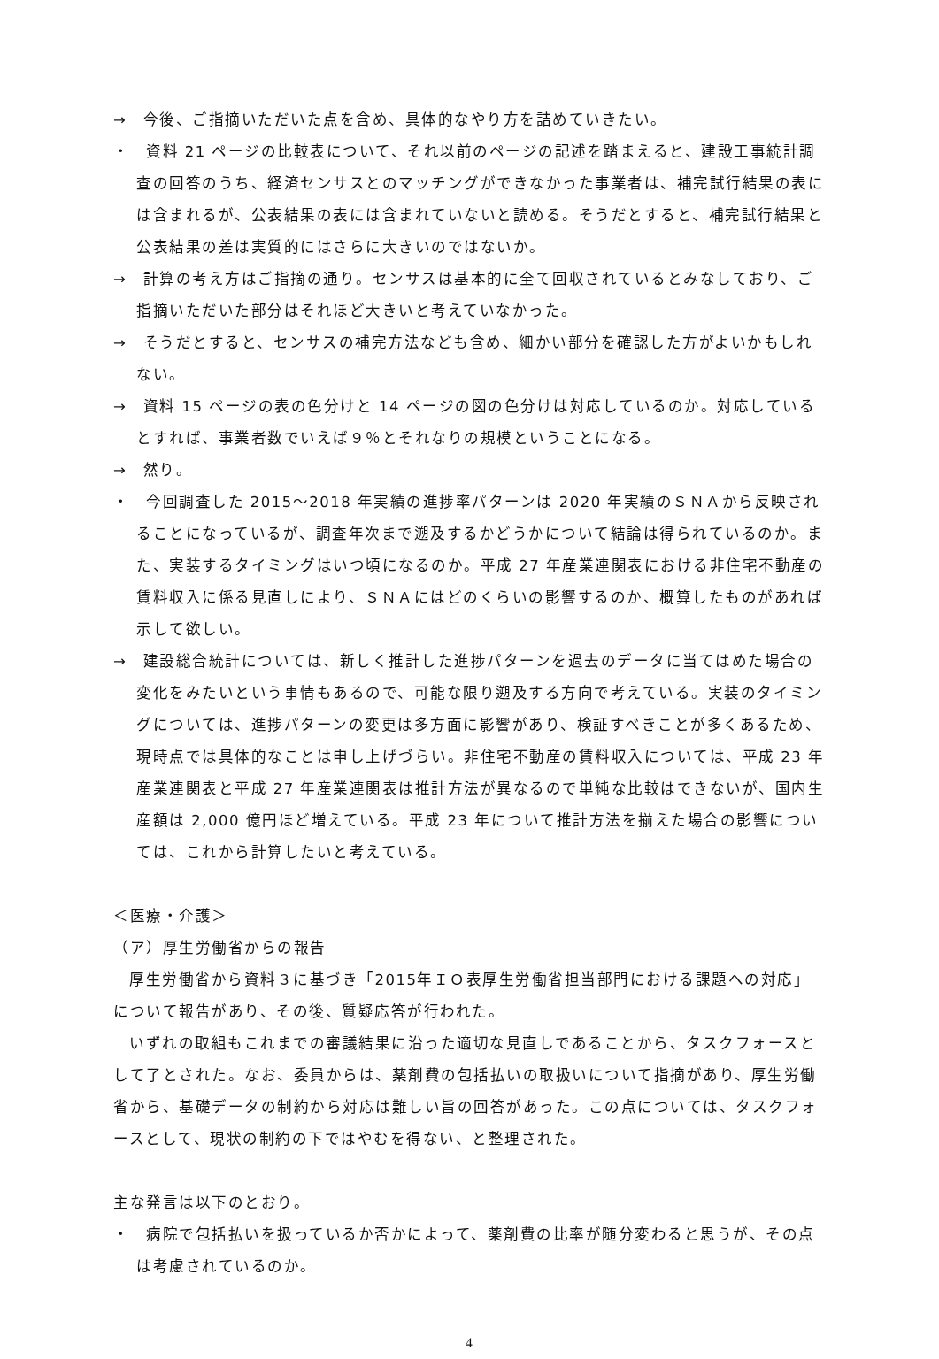→　今後、ご指摘いただいた点を含め、具体的なやり方を詰めていきたい。
・　資料 21 ページの比較表について、それ以前のページの記述を踏まえると、建設工事統計調査の回答のうち、経済センサスとのマッチングができなかった事業者は、補完試行結果の表には含まれるが、公表結果の表には含まれていないと読める。そうだとすると、補完試行結果と公表結果の差は実質的にはさらに大きいのではないか。
→　計算の考え方はご指摘の通り。センサスは基本的に全て回収されているとみなしており、ご指摘いただいた部分はそれほど大きいと考えていなかった。
→　そうだとすると、センサスの補完方法なども含め、細かい部分を確認した方がよいかもしれない。
→　資料 15 ページの表の色分けと 14 ページの図の色分けは対応しているのか。対応しているとすれば、事業者数でいえば９％とそれなりの規模ということになる。
→　然り。
・　今回調査した 2015～2018 年実績の進捗率パターンは 2020 年実績のＳＮＡから反映されることになっているが、調査年次まで遡及するかどうかについて結論は得られているのか。また、実装するタイミングはいつ頃になるのか。平成 27 年産業連関表における非住宅不動産の賃料収入に係る見直しにより、ＳＮＡにはどのくらいの影響するのか、概算したものがあれば示して欲しい。
→　建設総合統計については、新しく推計した進捗パターンを過去のデータに当てはめた場合の変化をみたいという事情もあるので、可能な限り遡及する方向で考えている。実装のタイミングについては、進捗パターンの変更は多方面に影響があり、検証すべきことが多くあるため、現時点では具体的なことは申し上げづらい。非住宅不動産の賃料収入については、平成 23 年産業連関表と平成 27 年産業連関表は推計方法が異なるので単純な比較はできないが、国内生産額は 2,000 億円ほど増えている。平成 23 年について推計方法を揃えた場合の影響については、これから計算したいと考えている。
＜医療・介護＞
（ア）厚生労働省からの報告
厚生労働省から資料３に基づき「2015年ＩＯ表厚生労働省担当部門における課題への対応」について報告があり、その後、質疑応答が行われた。
いずれの取組もこれまでの審議結果に沿った適切な見直しであることから、タスクフォースとして了とされた。なお、委員からは、薬剤費の包括払いの取扱いについて指摘があり、厚生労働省から、基礎データの制約から対応は難しい旨の回答があった。この点については、タスクフォースとして、現状の制約の下ではやむを得ない、と整理された。
主な発言は以下のとおり。
・　病院で包括払いを扱っているか否かによって、薬剤費の比率が随分変わると思うが、その点は考慮されているのか。
4